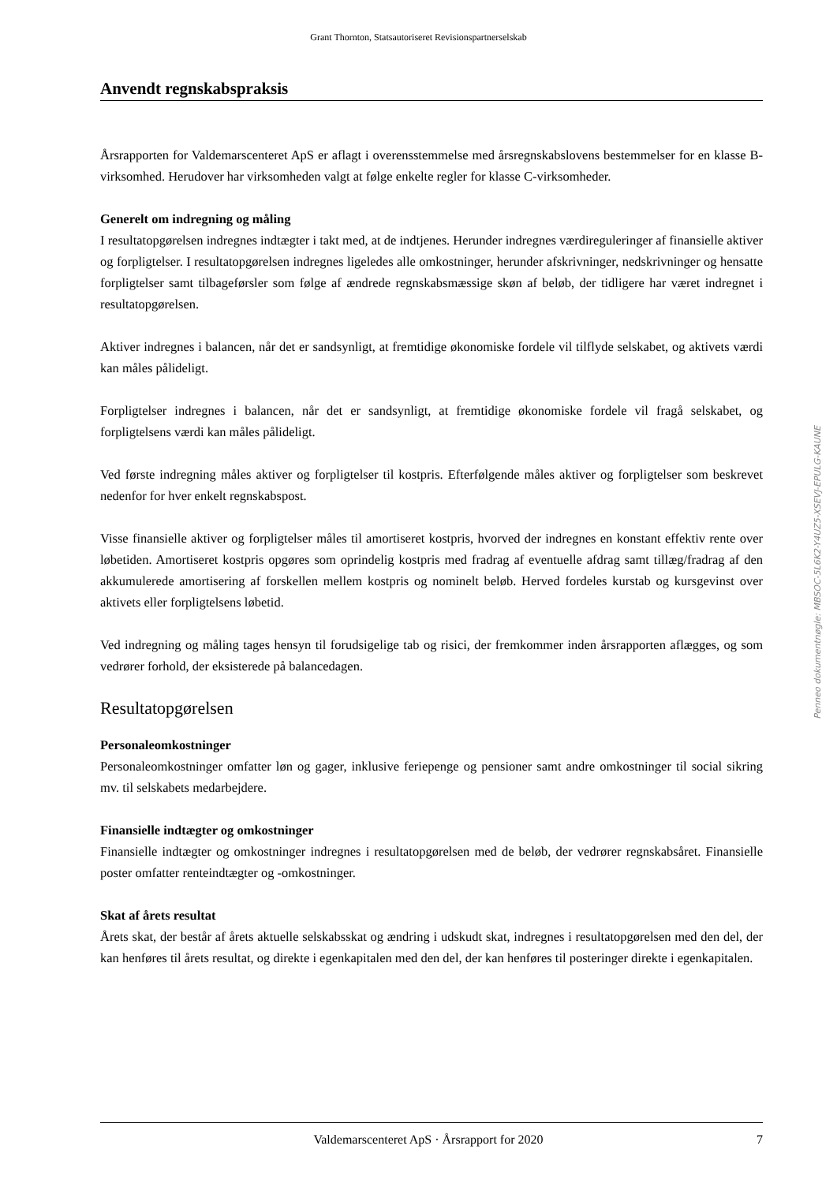Grant Thornton, Statsautoriseret Revisionspartnerselskab
Anvendt regnskabspraksis
Årsrapporten for Valdemarscenteret ApS er aflagt i overensstemmelse med årsregnskabslovens bestemmelser for en klasse B-virksomhed. Herudover har virksomheden valgt at følge enkelte regler for klasse C-virksomheder.
Generelt om indregning og måling
I resultatopgørelsen indregnes indtægter i takt med, at de indtjenes. Herunder indregnes værdireguleringer af finansielle aktiver og forpligtelser. I resultatopgørelsen indregnes ligeledes alle omkostninger, herunder afskrivninger, nedskrivninger og hensatte forpligtelser samt tilbageførsler som følge af ændrede regnskabsmæssige skøn af beløb, der tidligere har været indregnet i resultatopgørelsen.
Aktiver indregnes i balancen, når det er sandsynligt, at fremtidige økonomiske fordele vil tilflyde selskabet, og aktivets værdi kan måles pålideligt.
Forpligtelser indregnes i balancen, når det er sandsynligt, at fremtidige økonomiske fordele vil fragå selskabet, og forpligtelsens værdi kan måles pålideligt.
Ved første indregning måles aktiver og forpligtelser til kostpris. Efterfølgende måles aktiver og forpligtelser som beskrevet nedenfor for hver enkelt regnskabspost.
Visse finansielle aktiver og forpligtelser måles til amortiseret kostpris, hvorved der indregnes en konstant effektiv rente over løbetiden. Amortiseret kostpris opgøres som oprindelig kostpris med fradrag af eventuelle afdrag samt tillæg/fradrag af den akkumulerede amortisering af forskellen mellem kostpris og nominelt beløb. Herved fordeles kurstab og kursgevinst over aktivets eller forpligtelsens løbetid.
Ved indregning og måling tages hensyn til forudsigelige tab og risici, der fremkommer inden årsrapporten aflægges, og som vedrører forhold, der eksisterede på balancedagen.
Resultatopgørelsen
Personaleomkostninger
Personaleomkostninger omfatter løn og gager, inklusive feriepenge og pensioner samt andre omkostninger til social sikring mv. til selskabets medarbejdere.
Finansielle indtægter og omkostninger
Finansielle indtægter og omkostninger indregnes i resultatopgørelsen med de beløb, der vedrører regnskabsåret. Finansielle poster omfatter renteindtægter og -omkostninger.
Skat af årets resultat
Årets skat, der består af årets aktuelle selskabsskat og ændring i udskudt skat, indregnes i resultatopgørelsen med den del, der kan henføres til årets resultat, og direkte i egenkapitalen med den del, der kan henføres til posteringer direkte i egenkapitalen.
Penneo dokumentnøgle: MBSOC-5L6K2-Y4UZ5-XSEVJ-EPULG-KAUNE
Valdemarscenteret ApS · Årsrapport for 2020 7